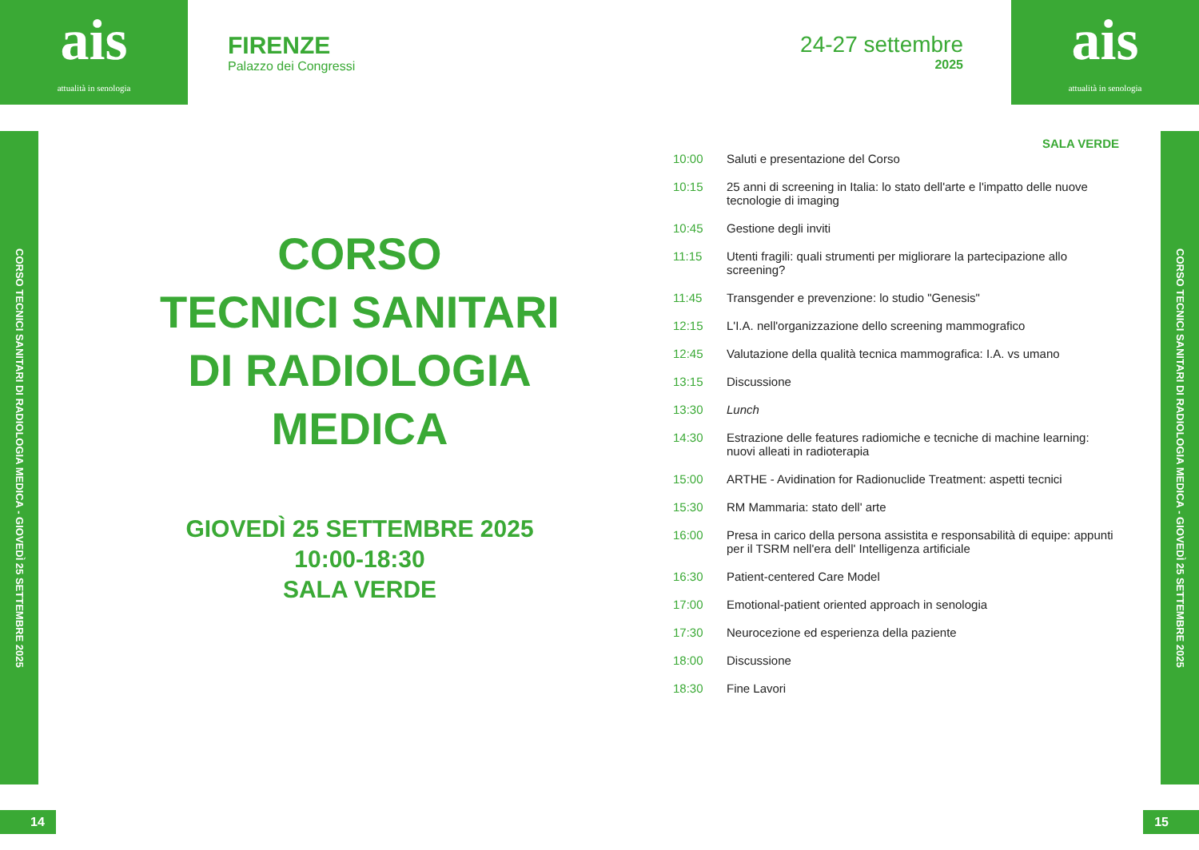ais
attualità in senologia
FIRENZE
Palazzo dei Congressi
24-27 settembre
2025
ais
attualità in senologia
CORSO TECNICI SANITARI DI RADIOLOGIA MEDICA - GIOVEDÌ 25 SETTEMBRE 2025
CORSO TECNICI SANITARI DI RADIOLOGIA MEDICA - GIOVEDÌ 25 SETTEMBRE 2025
CORSO
TECNICI SANITARI
DI RADIOLOGIA
MEDICA
GIOVEDÌ 25 SETTEMBRE 2025
10:00-18:30
SALA VERDE
SALA VERDE
| 10:00 | Saluti e presentazione del Corso |
| 10:15 | 25 anni di screening in Italia: lo stato dell'arte e l'impatto delle nuove tecnologie di imaging |
| 10:45 | Gestione degli inviti |
| 11:15 | Utenti fragili: quali strumenti per migliorare la partecipazione allo screening? |
| 11:45 | Transgender e prevenzione: lo studio "Genesis" |
| 12:15 | L'I.A. nell'organizzazione dello screening mammografico |
| 12:45 | Valutazione della qualità tecnica mammografica: I.A. vs umano |
| 13:15 | Discussione |
| 13:30 | Lunch |
| 14:30 | Estrazione delle features radiomiche e tecniche di machine learning: nuovi alleati in radioterapia |
| 15:00 | ARTHE - Avidination for Radionuclide Treatment: aspetti tecnici |
| 15:30 | RM Mammaria: stato dell' arte |
| 16:00 | Presa in carico della persona assistita e responsabilità di equipe: appunti per il TSRM nell'era dell' Intelligenza artificiale |
| 16:30 | Patient-centered Care Model |
| 17:00 | Emotional-patient oriented approach in senologia |
| 17:30 | Neurocezione ed esperienza della paziente |
| 18:00 | Discussione |
| 18:30 | Fine Lavori |
14 15